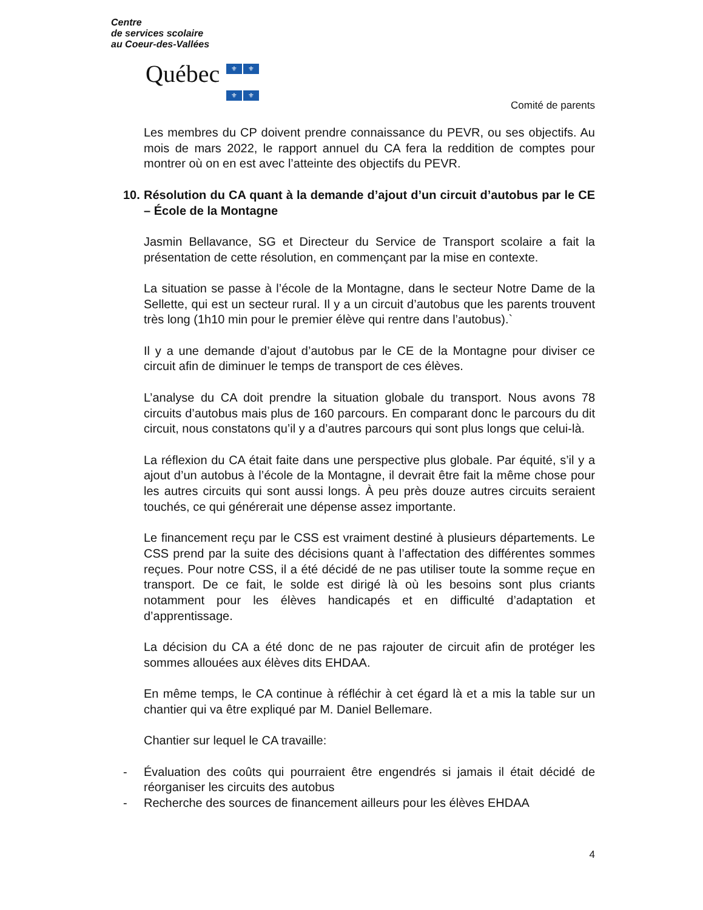Centre
de services scolaire
au Coeur-des-Vallées
Québec ⚜ ⚜
⚜ ⚜
Comité de parents
Les membres du CP doivent prendre connaissance du PEVR, ou ses objectifs. Au mois de mars 2022, le rapport annuel du CA fera la reddition de comptes pour montrer où on en est avec l’atteinte des objectifs du PEVR.
10. Résolution du CA quant à la demande d’ajout d’un circuit d’autobus par le CE – École de la Montagne
Jasmin Bellavance, SG et Directeur du Service de Transport scolaire a fait la présentation de cette résolution, en commençant par la mise en contexte.
La situation se passe à l’école de la Montagne, dans le secteur Notre Dame de la Sellette, qui est un secteur rural. Il y a un circuit d’autobus que les parents trouvent très long (1h10 min pour le premier élève qui rentre dans l’autobus).`
Il y a une demande d’ajout d’autobus par le CE de la Montagne pour diviser ce circuit afin de diminuer le temps de transport de ces élèves.
L’analyse du CA doit prendre la situation globale du transport. Nous avons 78 circuits d’autobus mais plus de 160 parcours. En comparant donc le parcours du dit circuit, nous constatons qu’il y a d’autres parcours qui sont plus longs que celui-là.
La réflexion du CA était faite dans une perspective plus globale. Par équité, s’il y a ajout d’un autobus à l’école de la Montagne, il devrait être fait la même chose pour les autres circuits qui sont aussi longs. À peu près douze autres circuits seraient touchés, ce qui générerait une dépense assez importante.
Le financement reçu par le CSS est vraiment destiné à plusieurs départements. Le CSS prend par la suite des décisions quant à l’affectation des différentes sommes reçues. Pour notre CSS, il a été décidé de ne pas utiliser toute la somme reçue en transport. De ce fait, le solde est dirigé là où les besoins sont plus criants notamment pour les élèves handicapés et en difficulté d’adaptation et d’apprentissage.
La décision du CA a été donc de ne pas rajouter de circuit afin de protéger les sommes allouées aux élèves dits EHDAA.
En même temps, le CA continue à réfléchir à cet égard là et a mis la table sur un chantier qui va être expliqué par M. Daniel Bellemare.
Chantier sur lequel le CA travaille:
- Évaluation des coûts qui pourraient être engendrés si jamais il était décidé de réorganiser les circuits des autobus
- Recherche des sources de financement ailleurs pour les élèves EHDAA
4